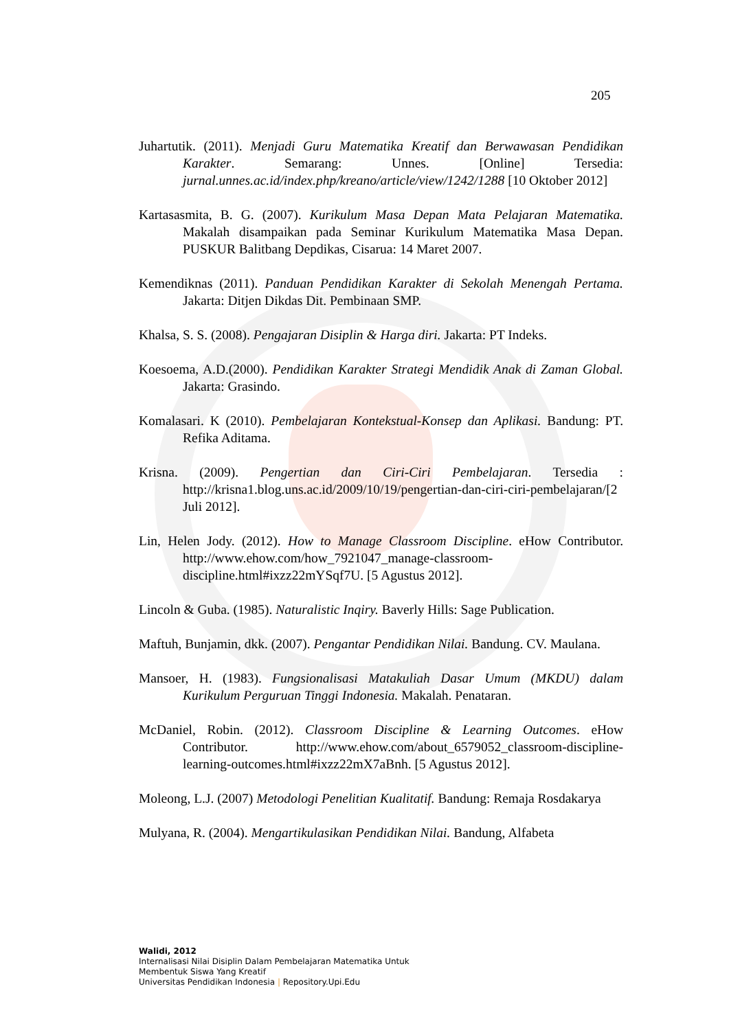205
Juhartutik. (2011). Menjadi Guru Matematika Kreatif dan Berwawasan Pendidikan Karakter. Semarang: Unnes. [Online] Tersedia: jurnal.unnes.ac.id/index.php/kreano/article/view/1242/1288 [10 Oktober 2012]
Kartasasmita, B. G. (2007). Kurikulum Masa Depan Mata Pelajaran Matematika. Makalah disampaikan pada Seminar Kurikulum Matematika Masa Depan. PUSKUR Balitbang Depdikas, Cisarua: 14 Maret 2007.
Kemendiknas (2011). Panduan Pendidikan Karakter di Sekolah Menengah Pertama. Jakarta: Ditjen Dikdas Dit. Pembinaan SMP.
Khalsa, S. S. (2008). Pengajaran Disiplin & Harga diri. Jakarta: PT Indeks.
Koesoema, A.D.(2000). Pendidikan Karakter Strategi Mendidik Anak di Zaman Global. Jakarta: Grasindo.
Komalasari. K (2010). Pembelajaran Kontekstual-Konsep dan Aplikasi. Bandung: PT. Refika Aditama.
Krisna. (2009). Pengertian dan Ciri-Ciri Pembelajaran. Tersedia : http://krisna1.blog.uns.ac.id/2009/10/19/pengertian-dan-ciri-ciri-pembelajaran/[2 Juli 2012].
Lin, Helen Jody. (2012). How to Manage Classroom Discipline. eHow Contributor. http://www.ehow.com/how_7921047_manage-classroom-discipline.html#ixzz22mYSqf7U. [5 Agustus 2012].
Lincoln & Guba. (1985). Naturalistic Inqiry. Baverly Hills: Sage Publication.
Maftuh, Bunjamin, dkk. (2007). Pengantar Pendidikan Nilai. Bandung. CV. Maulana.
Mansoer, H. (1983). Fungsionalisasi Matakuliah Dasar Umum (MKDU) dalam Kurikulum Perguruan Tinggi Indonesia. Makalah. Penataran.
McDaniel, Robin. (2012). Classroom Discipline & Learning Outcomes. eHow Contributor. http://www.ehow.com/about_6579052_classroom-discipline-learning-outcomes.html#ixzz22mX7aBnh. [5 Agustus 2012].
Moleong, L.J. (2007) Metodologi Penelitian Kualitatif. Bandung: Remaja Rosdakarya
Mulyana, R. (2004). Mengartikulasikan Pendidikan Nilai. Bandung, Alfabeta
Walidi, 2012
Internalisasi Nilai Disiplin Dalam Pembelajaran Matematika Untuk
Membentuk Siswa Yang Kreatif
Universitas Pendidikan Indonesia | Repository.Upi.Edu